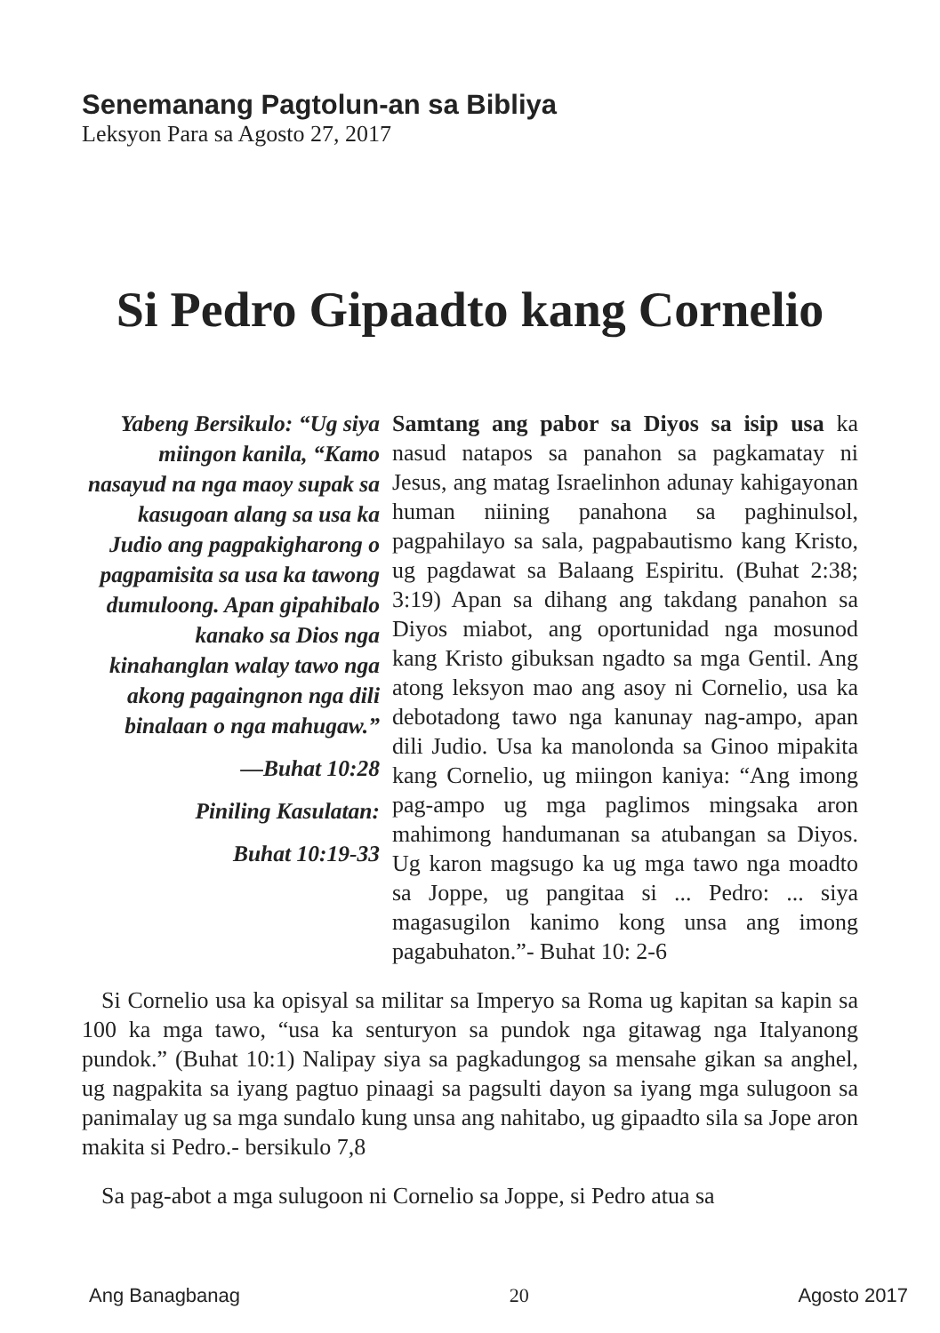Senemanang Pagtolun-an sa Bibliya
Leksyon Para sa Agosto 27, 2017
Si Pedro Gipaadto kang Cornelio
Yabeng Bersikulo: “Ug siya miingon kanila, “Kamo nasayud na nga maoy supak sa kasugoan alang sa usa ka Judio ang pagpakigharong o pagpamisita sa usa ka tawong dumuloong. Apan gipahibalo kanako sa Dios nga kinahanglan walay tawo nga akong pagaingnon nga dili binalaan o nga mahugaw.”
—Buhat 10:28
Piniling Kasulatan:
Buhat 10:19-33
Samtang ang pabor sa Diyos sa isip usa ka nasud natapos sa panahon sa pagkamatay ni Jesus, ang matag Israelinhon adunay kahigayonan human niining panahona sa paghinulsol, pagpahilayo sa sala, pagpabautismo kang Kristo, ug pagdawat sa Balaang Espiritu. (Buhat 2:38; 3:19) Apan sa dihang ang takdang panahon sa Diyos miabot, ang oportunidad nga mosunod kang Kristo gibuksan ngadto sa mga Gentil. Ang atong leksyon mao ang asoy ni Cornelio, usa ka debotadong tawo nga kanunay nag-ampo, apan dili Judio. Usa ka manolonda sa Ginoo mipakita kang Cornelio, ug miingon kaniya: “Ang imong pag-ampo ug mga paglimos mingsaka aron mahimong handumanan sa atubangan sa Diyos. Ug karon magsugo ka ug mga tawo nga moadto sa Joppe, ug pangitaa si ... Pedro: ... siya magasugilon kanimo kong unsa ang imong pagabuhaton.”- Buhat 10: 2-6
Si Cornelio usa ka opisyal sa militar sa Imperyo sa Roma ug kapitan sa kapin sa 100 ka mga tawo, “usa ka senturyon sa pundok nga gitawag nga Italyanong pundok.” (Buhat 10:1) Nalipay siya sa pagkadungog sa mensahe gikan sa anghel, ug nagpakita sa iyang pagtuo pinaagi sa pagsulti dayon sa iyang mga sulugoon sa panimalay ug sa mga sundalo kung unsa ang nahitabo, ug gipaadto sila sa Jope aron makita si Pedro.- bersikulo 7,8
Sa pag-abot a mga sulugoon ni Cornelio sa Joppe, si Pedro atua sa
Ang Banagbanag 20 Agosto 2017